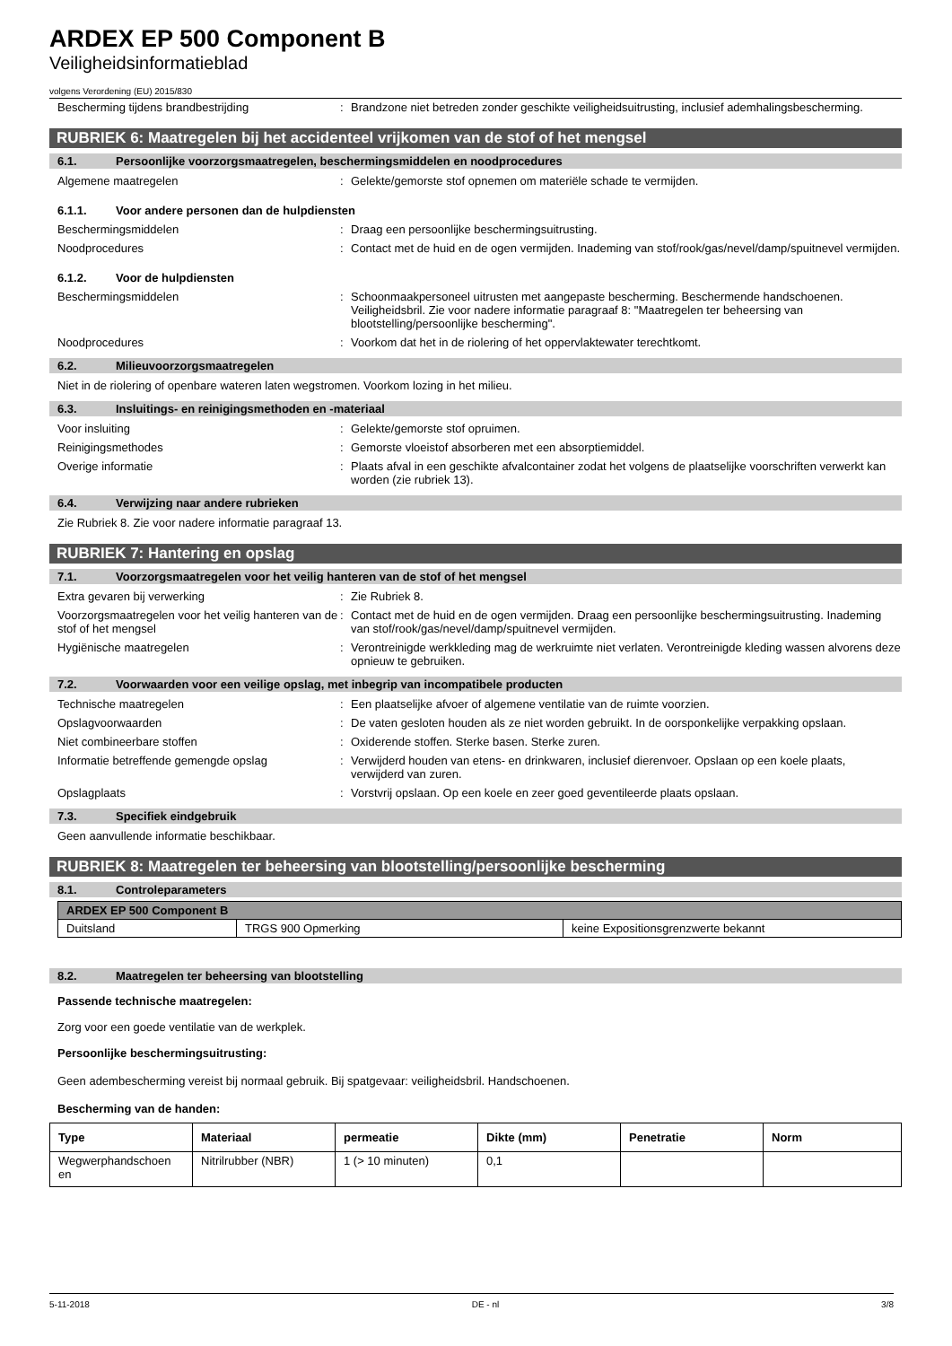ARDEX EP 500 Component B
Veiligheidsinformatieblad
volgens Verordening (EU) 2015/830
Bescherming tijdens brandbestrijding : Brandzone niet betreden zonder geschikte veiligheidsuitrusting, inclusief ademhalingsbescherming.
RUBRIEK 6: Maatregelen bij het accidenteel vrijkomen van de stof of het mengsel
6.1. Persoonlijke voorzorgsmaatregelen, beschermingsmiddelen en noodprocedures
Algemene maatregelen : Gelekte/gemorste stof opnemen om materiële schade te vermijden.
6.1.1. Voor andere personen dan de hulpdiensten
Beschermingsmiddelen : Draag een persoonlijke beschermingsuitrusting.
Noodprocedures : Contact met de huid en de ogen vermijden. Inademing van stof/rook/gas/nevel/damp/spuitnevel vermijden.
6.1.2. Voor de hulpdiensten
Beschermingsmiddelen : Schoonmaakpersoneel uitrusten met aangepaste bescherming. Beschermende handschoenen. Veiligheidsbril. Zie voor nadere informatie paragraaf 8: "Maatregelen ter beheersing van blootstelling/persoonlijke bescherming".
Noodprocedures : Voorkom dat het in de riolering of het oppervlaktewater terechtkomt.
6.2. Milieuvoorzorgsmaatregelen
Niet in de riolering of openbare wateren laten wegstromen. Voorkom lozing in het milieu.
6.3. Insluitings- en reinigingsmethoden en -materiaal
Voor insluiting : Gelekte/gemorste stof opruimen.
Reinigingsmethodes : Gemorste vloeistof absorberen met een absorptiemiddel.
Overige informatie : Plaats afval in een geschikte afvalcontainer zodat het volgens de plaatselijke voorschriften verwerkt kan worden (zie rubriek 13).
6.4. Verwijzing naar andere rubrieken
Zie Rubriek 8. Zie voor nadere informatie paragraaf 13.
RUBRIEK 7: Hantering en opslag
7.1. Voorzorgsmaatregelen voor het veilig hanteren van de stof of het mengsel
Extra gevaren bij verwerking : Zie Rubriek 8.
Voorzorgsmaatregelen voor het veilig hanteren van de stof of het mengsel
: Contact met de huid en de ogen vermijden. Draag een persoonlijke beschermingsuitrusting. Inademing van stof/rook/gas/nevel/damp/spuitnevel vermijden.
Hygiënische maatregelen : Verontreinigde werkkleding mag de werkruimte niet verlaten. Verontreinigde kleding wassen alvorens deze opnieuw te gebruiken.
7.2. Voorwaarden voor een veilige opslag, met inbegrip van incompatibele producten
Technische maatregelen : Een plaatselijke afvoer of algemene ventilatie van de ruimte voorzien.
Opslagvoorwaarden : De vaten gesloten houden als ze niet worden gebruikt. In de oorsponkelijke verpakking opslaan.
Niet combineerbare stoffen : Oxiderende stoffen. Sterke basen. Sterke zuren.
Informatie betreffende gemengde opslag : Verwijderd houden van etens- en drinkwaren, inclusief dierenvoer. Opslaan op een koele plaats, verwijderd van zuren.
Opslagplaats : Vorstvrij opslaan. Op een koele en zeer goed geventileerde plaats opslaan.
7.3. Specifiek eindgebruik
Geen aanvullende informatie beschikbaar.
RUBRIEK 8: Maatregelen ter beheersing van blootstelling/persoonlijke bescherming
8.1. Controleparameters
| ARDEX EP 500 Component B | | |
| --- | --- | --- |
| Duitsland | TRGS 900 Opmerking | keine Expositionsgrenzwerte bekannt |
8.2. Maatregelen ter beheersing van blootstelling
Passende technische maatregelen:
Zorg voor een goede ventilatie van de werkplek.
Persoonlijke beschermingsuitrusting:
Geen adembescherming vereist bij normaal gebruik. Bij spatgevaar: veiligheidsbril. Handschoenen.
Bescherming van de handen:
| Type | Materiaal | permeatie | Dikte (mm) | Penetratie | Norm |
| --- | --- | --- | --- | --- | --- |
| Wegwerphandschoen en | Nitrilrubber (NBR) | 1 (> 10 minuten) | 0,1 | | |
5-11-2018 DE - nl 3/8